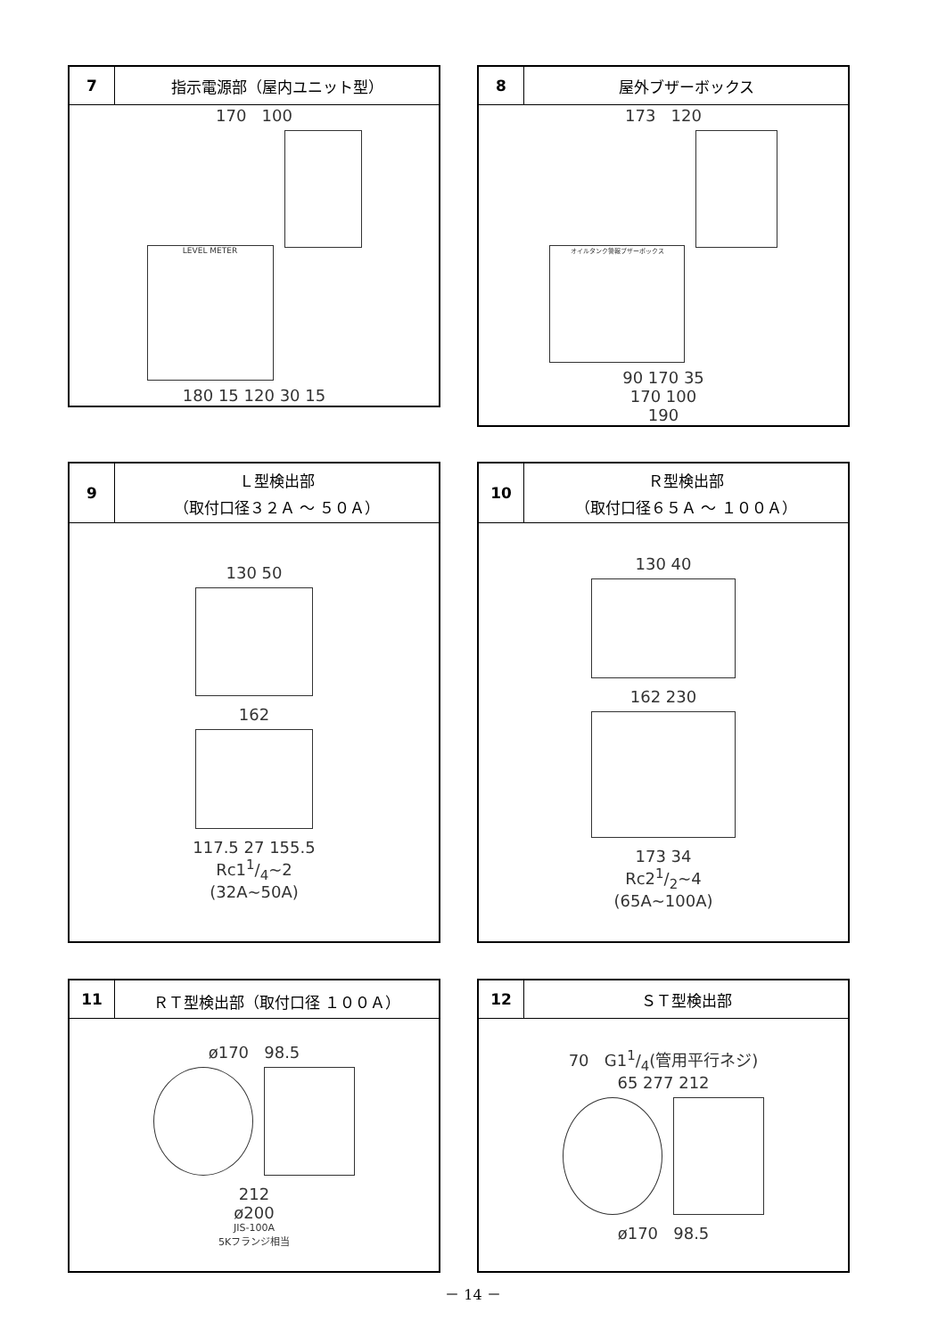| 7 | 指示電源部（屋内ユニット型） |
| --- | --- |
| 170 100 LEVEL METER 180 15 120 30 15 | |
| 8 | 屋外ブザーボックス |
| --- | --- |
| 173 120 オイルタンク警報ブザーボックス 90 170 35 170 100 190 | |
| 9 | Ｌ型検出部 （取付口径３２Ａ ～ ５０Ａ） |
| --- | --- |
| 130 50 162 117.5 27 155.5 Rc11/4~2 (32A~50A) | |
| 10 | Ｒ型検出部 （取付口径６５Ａ ～ １００Ａ） |
| --- | --- |
| 130 40 162 230 173 34 Rc21/2~4 (65A~100A) | |
| 11 | ＲＴ型検出部（取付口径 １００Ａ） |
| --- | --- |
| ø170 98.5 212 ø200 JIS-100A 5Kフランジ相当 | |
| 12 | ＳＴ型検出部 |
| --- | --- |
| 70 G11/4(管用平行ネジ) 65 277 212 ø170 98.5 | |
－ 14 －